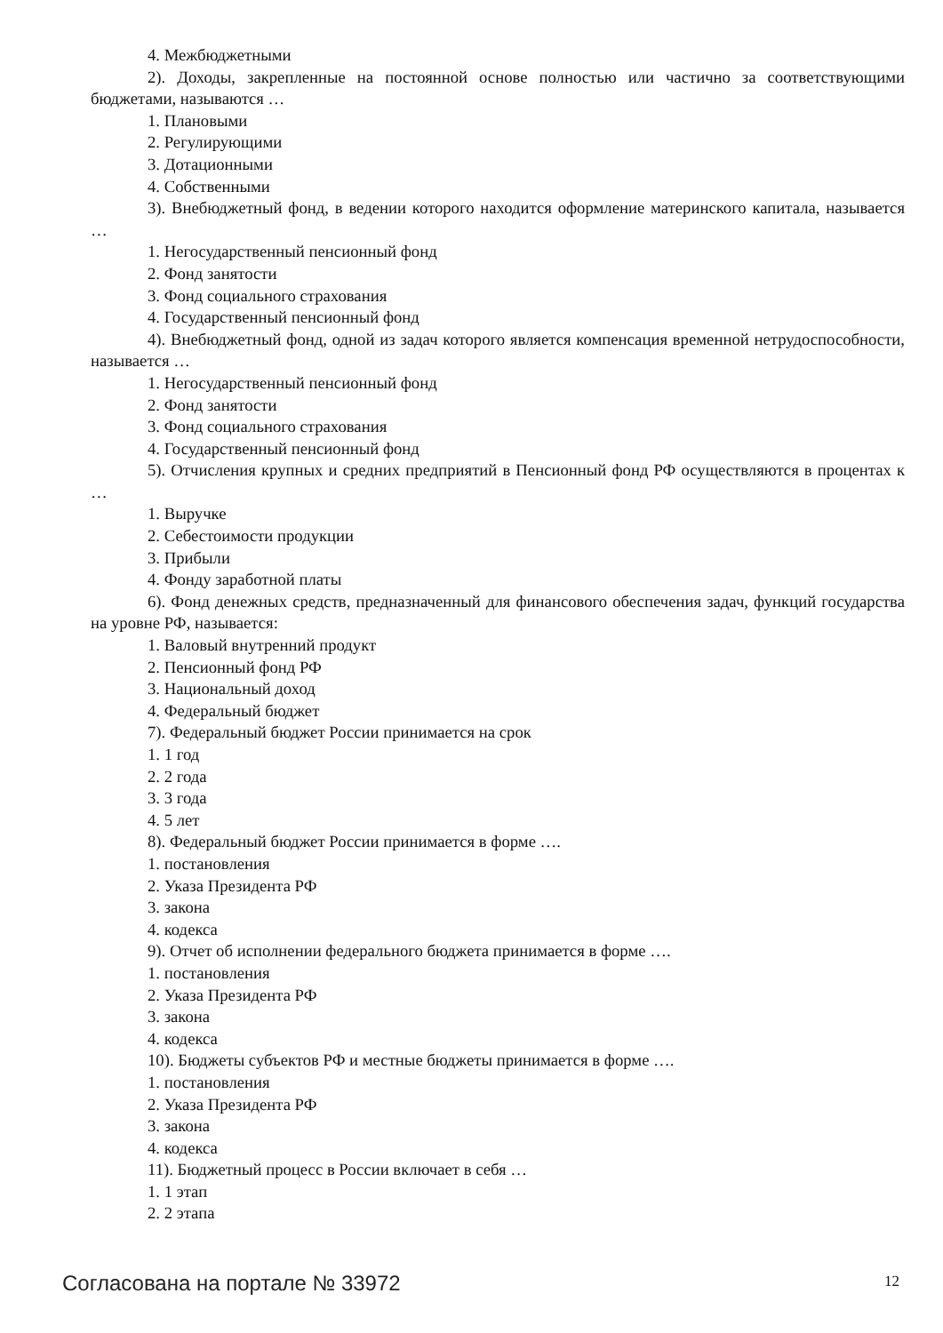4. Межбюджетными
2). Доходы, закрепленные на постоянной основе полностью или частично за соответствующими бюджетами, называются …
1. Плановыми
2. Регулирующими
3. Дотационными
4. Собственными
3). Внебюджетный фонд, в ведении которого находится оформление материнского капитала, называется …
1. Негосударственный пенсионный фонд
2. Фонд занятости
3. Фонд социального страхования
4. Государственный пенсионный фонд
4). Внебюджетный фонд, одной из задач которого является компенсация временной нетрудоспособности, называется …
1. Негосударственный пенсионный фонд
2. Фонд занятости
3. Фонд социального страхования
4. Государственный пенсионный фонд
5). Отчисления крупных и средних предприятий в Пенсионный фонд РФ осуществляются в процентах к …
1. Выручке
2. Себестоимости продукции
3. Прибыли
4. Фонду заработной платы
6). Фонд денежных средств, предназначенный для финансового обеспечения задач, функций государства на уровне РФ, называется:
1. Валовый внутренний продукт
2. Пенсионный фонд РФ
3. Национальный доход
4. Федеральный бюджет
7). Федеральный бюджет России принимается на срок
1. 1 год
2. 2 года
3. 3 года
4. 5 лет
8). Федеральный бюджет России принимается в форме ….
1. постановления
2. Указа Президента РФ
3. закона
4. кодекса
9). Отчет об исполнении федерального бюджета принимается в форме ….
1. постановления
2. Указа Президента РФ
3. закона
4. кодекса
10). Бюджеты субъектов РФ и местные бюджеты принимается в форме ….
1. постановления
2. Указа Президента РФ
3. закона
4. кодекса
11). Бюджетный процесс в России включает в себя …
1. 1 этап
2. 2 этапа
Согласована на портале № 33972 12